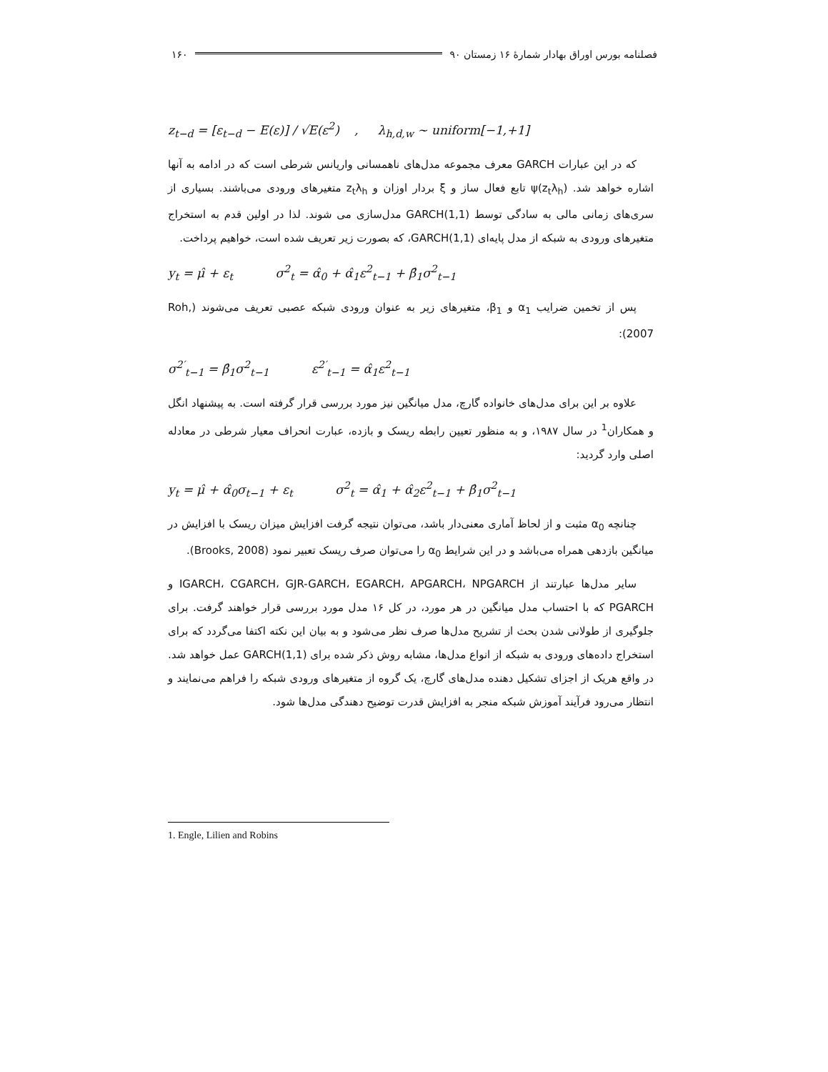فصلنامه بورس اوراق بهادار شمارهٔ ۱۶ زمستان ۹۰ ۱۶۰
z<sub>t−d</sub> = [ε<sub>t−d</sub> − E(ε)] / √E(ε<sup>2</sup>) , λ<sub>h,d,w</sub> ~ uniform[−1,+1]
که در این عبارات GARCH معرف مجموعه مدل‌های ناهمسانی واریانس شرطی است که در ادامه به آنها اشاره خواهد شد. ψ(z<sub>t</sub>λ<sub>h</sub>) تابع فعال ساز و ξ بردار اوزان و z<sub>t</sub>λ<sub>h</sub> متغیرهای ورودی می‌باشند. بسیاری از سری‌های زمانی مالی به سادگی توسط GARCH(1,1) مدل‌سازی می شوند. لذا در اولین قدم به استخراج متغیرهای ورودی به شبکه از مدل پایه‌ای GARCH(1,1)، که بصورت زیر تعریف شده است، خواهیم پرداخت.
y<sub>t</sub> = μ̂ + ε<sub>t</sub> σ<sup>2</sup><sub>t</sub> = α̂<sub>0</sub> + α̂<sub>1</sub>ε<sup>2</sup><sub>t−1</sub> + β̂<sub>1</sub>σ<sup>2</sup><sub>t−1</sub>
پس از تخمین ضرایب α<sub>1</sub> و β<sub>1</sub>، متغیرهای زیر به عنوان ورودی شبکه عصبی تعریف می‌شوند (Roh, 2007):
σ<sup>2′</sup><sub>t−1</sub> = β̂<sub>1</sub>σ<sup>2</sup><sub>t−1</sub> ε<sup>2′</sup><sub>t−1</sub> = α̂<sub>1</sub>ε<sup>2</sup><sub>t−1</sub>
علاوه بر این برای مدل‌های خانواده گارچ، مدل میانگین نیز مورد بررسی قرار گرفته است. به پیشنهاد انگل و همکاران<sup>1</sup> در سال ۱۹۸۷، و به منظور تعیین رابطه ریسک و بازده، عبارت انحراف معیار شرطی در معادله اصلی وارد گردید:
y<sub>t</sub> = μ̂ + α̂<sub>0</sub>σ<sub>t−1</sub> + ε<sub>t</sub> σ<sup>2</sup><sub>t</sub> = α̂<sub>1</sub> + α̂<sub>2</sub>ε<sup>2</sup><sub>t−1</sub> + β̂<sub>1</sub>σ<sup>2</sup><sub>t−1</sub>
چنانچه α<sub>0</sub> مثبت و از لحاظ آماری معنی‌دار باشد، می‌توان نتیجه گرفت افزایش میزان ریسک با افزایش در میانگین بازدهی همراه می‌باشد و در این شرایط α<sub>0</sub> را می‌توان صرف ریسک تعبیر نمود (Brooks, 2008).
سایر مدل‌ها عبارتند از IGARCH، CGARCH، GJR-GARCH، EGARCH، APGARCH، NPGARCH و PGARCH که با احتساب مدل میانگین در هر مورد، در کل ۱۶ مدل مورد بررسی قرار خواهند گرفت. برای جلوگیری از طولانی شدن بحث از تشریح مدل‌ها صرف نظر می‌شود و به بیان این نکته اکتفا می‌گردد که برای استخراج داده‌های ورودی به شبکه از انواع مدل‌ها، مشابه روش ذکر شده برای GARCH(1,1) عمل خواهد شد. در واقع هریک از اجزای تشکیل دهنده مدل‌های گارچ، یک گروه از متغیرهای ورودی شبکه را فراهم می‌نمایند و انتظار می‌رود فرآیند آموزش شبکه منجر به افزایش قدرت توضیح دهندگی مدل‌ها شود.
1. Engle, Lilien and Robins